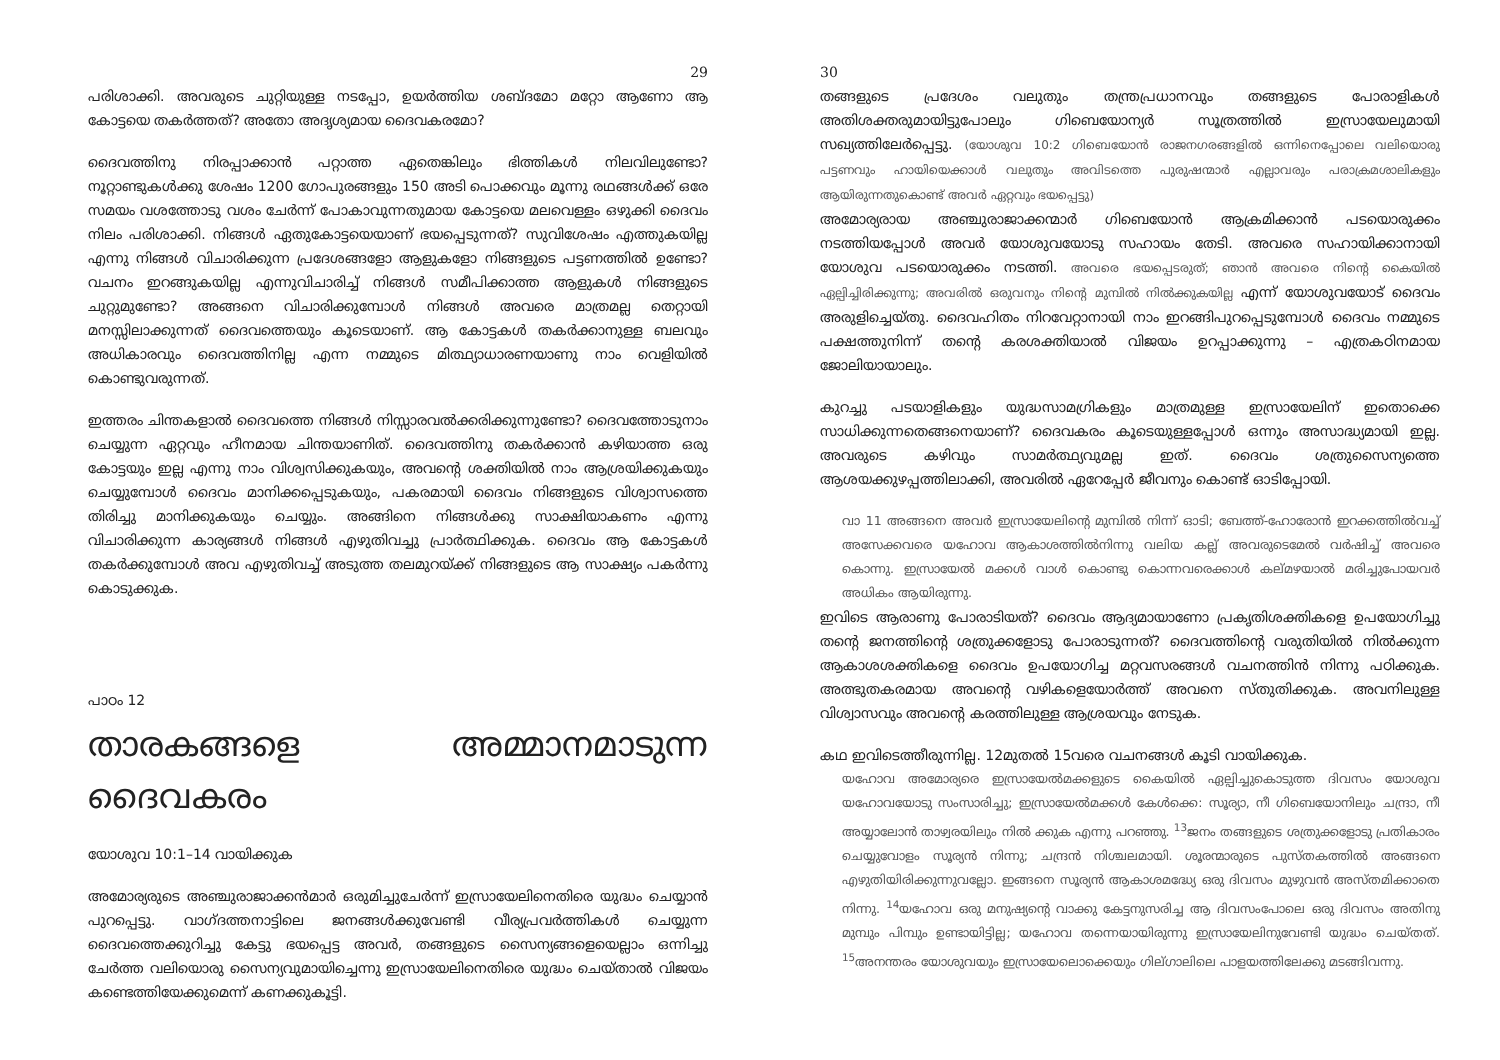29
പരിശാക്കി. അവരുടെ ചുറ്റിയുള്ള നടപ്പോ, ഉയർത്തിയ ശബ്ദമോ മറ്റോ ആണോ ആ കോട്ടയെ തകർത്തത്? അതോ അദൃശ്യമായ ദൈവകരമോ?
ദൈവത്തിനു നിരപ്പാക്കാൻ പറ്റാത്ത ഏതെങ്കിലും ഭിത്തികൾ നിലവിലുണ്ടോ? നൂറ്റാണ്ടുകൾക്കു ശേഷം 1200 ഗോപുരങ്ങളും 150 അടി പൊക്കവും മൂന്നു രഥങ്ങൾക്ക് ഒരേ സമയം വശത്തോടു വശം ചേർന്ന് പോകാവുന്നതുമായ കോട്ടയെ മലവെള്ളം ഒഴുക്കി ദൈവം നിലം പരിശാക്കി. നിങ്ങൾ ഏതുകോട്ടയെയാണ് ഭയപ്പെടുന്നത്? സുവിശേഷം എത്തുകയില്ല എന്നു നിങ്ങൾ വിചാരിക്കുന്ന പ്രദേശങ്ങളോ ആളുകളോ നിങ്ങളുടെ പട്ടണത്തിൽ ഉണ്ടോ? വചനം ഇറങ്ങുകയില്ല എന്നുവിചാരിച്ച് നിങ്ങൾ സമീപിക്കാത്ത ആളുകൾ നിങ്ങളുടെ ചുറ്റുമുണ്ടോ? അങ്ങനെ വിചാരിക്കുമ്പോൾ നിങ്ങൾ അവരെ മാത്രമല്ല തെറ്റായി മനസ്സിലാക്കുന്നത് ദൈവത്തെയും കൂടെയാണ്. ആ കോട്ടകൾ തകർക്കാനുള്ള ബലവും അധികാരവും ദൈവത്തിനില്ല എന്ന നമ്മുടെ മിത്ഥ്യാധാരണയാണു നാം വെളിയിൽ കൊണ്ടുവരുന്നത്.
ഇത്തരം ചിന്തകളാൽ ദൈവത്തെ നിങ്ങൾ നിസ്സാരവൽക്കരിക്കുന്നുണ്ടോ? ദൈവത്തോടുനാം ചെയ്യുന്ന ഏറ്റവും ഹീനമായ ചിന്തയാണിത്. ദൈവത്തിനു തകർക്കാൻ കഴിയാത്ത ഒരു കോട്ടയും ഇല്ല എന്നു നാം വിശ്വസിക്കുകയും, അവന്റെ ശക്തിയിൽ നാം ആശ്രയിക്കുകയും ചെയ്യുമ്പോൾ ദൈവം മാനിക്കപ്പെടുകയും, പകരമായി ദൈവം നിങ്ങളുടെ വിശ്വാസത്തെ തിരിച്ചു മാനിക്കുകയും ചെയ്യും. അങ്ങിനെ നിങ്ങൾക്കു സാക്ഷിയാകണം എന്നു വിചാരിക്കുന്ന കാര്യങ്ങൾ നിങ്ങൾ എഴുതിവച്ചു പ്രാർത്ഥിക്കുക. ദൈവം ആ കോട്ടകൾ തകർക്കുമ്പോൾ അവ എഴുതിവച്ച് അടുത്ത തലമുറയ്ക്ക് നിങ്ങളുടെ ആ സാക്ഷ്യം പകർന്നു കൊടുക്കുക.
പാഠം 12
താരകങ്ങളെ അമ്മാനമാടുന്ന ദൈവകരം
യോശുവ 10:1–14 വായിക്കുക
അമോര്യരുടെ അഞ്ചുരാജാക്കൻമാർ ഒരുമിച്ചുചേർന്ന് ഇസ്രായേലിനെതിരെ യുദ്ധം ചെയ്യാൻ പുറപ്പെട്ടു. വാഗ്ദത്തനാട്ടിലെ ജനങ്ങൾക്കുവേണ്ടി വീര്യപ്രവർത്തികൾ ചെയ്യുന്ന ദൈവത്തെക്കുറിച്ചു കേട്ടു ഭയപ്പെട്ട അവർ, തങ്ങളുടെ സൈന്യങ്ങളെയെല്ലാം ഒന്നിച്ചു ചേർത്ത വലിയൊരു സൈന്യവുമായിച്ചെന്നു ഇസ്രായേലിനെതിരെ യുദ്ധം ചെയ്താൽ വിജയം കണ്ടെത്തിയേക്കുമെന്ന് കണക്കുകൂട്ടി.
30
തങ്ങളുടെ പ്രദേശം വലുതും തന്ത്രപ്രധാനവും തങ്ങളുടെ പോരാളികൾ അതിശക്തരുമായിട്ടുപോലും ഗിബെയോന്യർ സൂത്രത്തിൽ ഇസ്രായേലുമായി സഖ്യത്തിലേർപ്പെട്ടു. (യോശുവ 10:2 ഗിബെയോൻ രാജനഗരങ്ങളിൽ ഒന്നിനെപ്പോലെ വലിയൊരു പട്ടണവും ഹായിയെക്കാൾ വലുതും അവിടത്തെ പുരുഷന്മാർ എല്ലാവരും പരാക്രമശാലികളും ആയിരുന്നതുകൊണ്ട് അവർ ഏറ്റവും ഭയപ്പെട്ടു)
അമോര്യരായ അഞ്ചുരാജാക്കന്മാർ ഗിബെയോൻ ആക്രമിക്കാൻ പടയൊരുക്കം നടത്തിയപ്പോൾ അവർ യോശുവയോടു സഹായം തേടി. അവരെ സഹായിക്കാനായി യോശുവ പടയൊരുക്കം നടത്തി. അവരെ ഭയപ്പെടരുത്; ഞാൻ അവരെ നിന്റെ കൈയിൽ ഏല്പിച്ചിരിക്കുന്നു; അവരിൽ ഒരുവനും നിന്റെ മുമ്പിൽ നിൽക്കുകയില്ല എന്ന് യോശുവയോട് ദൈവം അരുളിച്ചെയ്തു. ദൈവഹിതം നിറവേറ്റാനായി നാം ഇറങ്ങിപുറപ്പെടുമ്പോൾ ദൈവം നമ്മുടെ പക്ഷത്തുനിന്ന് തന്റെ കരശക്തിയാൽ വിജയം ഉറപ്പാക്കുന്നു – എത്രകഠിനമായ ജോലിയായാലും.
കുറച്ചു പടയാളികളും യുദ്ധസാമഗ്രികളും മാത്രമുള്ള ഇസ്രായേലിന് ഇതൊക്കെ സാധിക്കുന്നതെങ്ങനെയാണ്? ദൈവകരം കൂടെയുള്ളപ്പോൾ ഒന്നും അസാദ്ധ്യമായി ഇല്ല. അവരുടെ കഴിവും സാമർത്ഥ്യവുമല്ല ഇത്. ദൈവം ശത്രുസൈന്യത്തെ ആശയക്കുഴപ്പത്തിലാക്കി, അവരിൽ ഏറേപ്പേർ ജീവനും കൊണ്ട് ഓടിപ്പോയി.
വാ 11 അങ്ങനെ അവർ ഇസ്രായേലിന്റെ മുമ്പിൽ നിന്ന് ഓടി; ബേത്ത്-ഹോരോൻ ഇറക്കത്തിൽവച്ച് അസേക്കവരെ യഹോവ ആകാശത്തിൽനിന്നു വലിയ കല്ല് അവരുടെമേൽ വർഷിച്ച് അവരെ കൊന്നു. ഇസ്രായേൽ മക്കൾ വാൾ കൊണ്ടു കൊന്നവരെക്കാൾ കല്മഴയാൽ മരിച്ചുപോയവർ അധികം ആയിരുന്നു.
ഇവിടെ ആരാണു പോരാടിയത്? ദൈവം ആദ്യമായാണോ പ്രകൃതിശക്തികളെ ഉപയോഗിച്ചു തന്റെ ജനത്തിന്റെ ശത്രുക്കളോടു പോരാടുന്നത്? ദൈവത്തിന്റെ വരുതിയിൽ നിൽക്കുന്ന ആകാശശക്തികളെ ദൈവം ഉപയോഗിച്ച മറ്റവസരങ്ങൾ വചനത്തിൻ നിന്നു പഠിക്കുക. അത്ഭുതകരമായ അവന്റെ വഴികളെയോർത്ത് അവനെ സ്തുതിക്കുക. അവനിലുള്ള വിശ്വാസവും അവന്റെ കരത്തിലുള്ള ആശ്രയവും നേടുക.
കഥ ഇവിടെത്തീരുന്നില്ല. 12മുതൽ 15വരെ വചനങ്ങൾ കൂടി വായിക്കുക.
യഹോവ അമോര്യരെ ഇസ്രായേൽമക്കളുടെ കൈയിൽ ഏല്പിച്ചുകൊടുത്ത ദിവസം യോശുവ യഹോവയോടു സംസാരിച്ചു; ഇസ്രായേൽമക്കൾ കേൾക്കെ: സൂര്യാ, നീ ഗിബെയോനിലും ചന്ദ്രാ, നീ അയ്യാലോൻ താഴ്വരയിലും നിൽ ക്കുക എന്നു പറഞ്ഞു. <sup>13</sup>ജനം തങ്ങളുടെ ശത്രുക്കളോടു പ്രതികാരം ചെയ്യുവോളം സൂര്യൻ നിന്നു; ചന്ദ്രൻ നിശ്ചലമായി. ശൂരന്മാരുടെ പുസ്തകത്തിൽ അങ്ങനെ എഴുതിയിരിക്കുന്നുവല്ലോ. ഇങ്ങനെ സൂര്യൻ ആകാശമദ്ധ്യേ ഒരു ദിവസം മുഴുവൻ അസ്തമിക്കാതെ നിന്നു. <sup>14</sup>യഹോവ ഒരു മനുഷ്യന്റെ വാക്കു കേട്ടനുസരിച്ച ആ ദിവസംപോലെ ഒരു ദിവസം അതിനു മുമ്പും പിമ്പും ഉണ്ടായിട്ടില്ല; യഹോവ തന്നെയായിരുന്നു ഇസ്രായേലിനുവേണ്ടി യുദ്ധം ചെയ്തത്. <sup>15</sup>അനന്തരം യോശുവയും ഇസ്രായേലൊക്കെയും ഗില്ഗാലിലെ പാളയത്തിലേക്കു മടങ്ങിവന്നു.